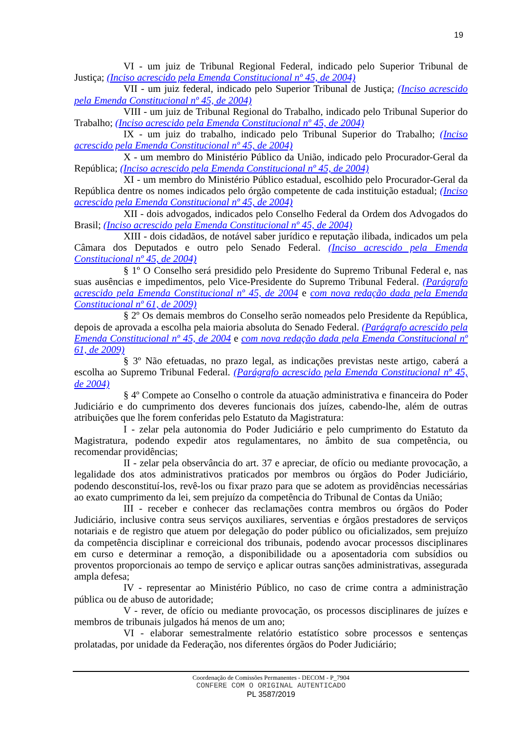19
VI - um juiz de Tribunal Regional Federal, indicado pelo Superior Tribunal de Justiça; (Inciso acrescido pela Emenda Constitucional nº 45, de 2004)
VII - um juiz federal, indicado pelo Superior Tribunal de Justiça; (Inciso acrescido pela Emenda Constitucional nº 45, de 2004)
VIII - um juiz de Tribunal Regional do Trabalho, indicado pelo Tribunal Superior do Trabalho; (Inciso acrescido pela Emenda Constitucional nº 45, de 2004)
IX - um juiz do trabalho, indicado pelo Tribunal Superior do Trabalho; (Inciso acrescido pela Emenda Constitucional nº 45, de 2004)
X - um membro do Ministério Público da União, indicado pelo Procurador-Geral da República; (Inciso acrescido pela Emenda Constitucional nº 45, de 2004)
XI - um membro do Ministério Público estadual, escolhido pelo Procurador-Geral da República dentre os nomes indicados pelo órgão competente de cada instituição estadual; (Inciso acrescido pela Emenda Constitucional nº 45, de 2004)
XII - dois advogados, indicados pelo Conselho Federal da Ordem dos Advogados do Brasil; (Inciso acrescido pela Emenda Constitucional nº 45, de 2004)
XIII - dois cidadãos, de notável saber jurídico e reputação ilibada, indicados um pela Câmara dos Deputados e outro pelo Senado Federal. (Inciso acrescido pela Emenda Constitucional nº 45, de 2004)
§ 1º O Conselho será presidido pelo Presidente do Supremo Tribunal Federal e, nas suas ausências e impedimentos, pelo Vice-Presidente do Supremo Tribunal Federal. (Parágrafo acrescido pela Emenda Constitucional nº 45, de 2004 e com nova redação dada pela Emenda Constitucional nº 61, de 2009)
§ 2º Os demais membros do Conselho serão nomeados pelo Presidente da República, depois de aprovada a escolha pela maioria absoluta do Senado Federal. (Parágrafo acrescido pela Emenda Constitucional nº 45, de 2004 e com nova redação dada pela Emenda Constitucional nº 61, de 2009)
§ 3º Não efetuadas, no prazo legal, as indicações previstas neste artigo, caberá a escolha ao Supremo Tribunal Federal. (Parágrafo acrescido pela Emenda Constitucional nº 45, de 2004)
§ 4º Compete ao Conselho o controle da atuação administrativa e financeira do Poder Judiciário e do cumprimento dos deveres funcionais dos juízes, cabendo-lhe, além de outras atribuições que lhe forem conferidas pelo Estatuto da Magistratura:
I - zelar pela autonomia do Poder Judiciário e pelo cumprimento do Estatuto da Magistratura, podendo expedir atos regulamentares, no âmbito de sua competência, ou recomendar providências;
II - zelar pela observância do art. 37 e apreciar, de ofício ou mediante provocação, a legalidade dos atos administrativos praticados por membros ou órgãos do Poder Judiciário, podendo desconstituí-los, revê-los ou fixar prazo para que se adotem as providências necessárias ao exato cumprimento da lei, sem prejuízo da competência do Tribunal de Contas da União;
III - receber e conhecer das reclamações contra membros ou órgãos do Poder Judiciário, inclusive contra seus serviços auxiliares, serventias e órgãos prestadores de serviços notariais e de registro que atuem por delegação do poder público ou oficializados, sem prejuízo da competência disciplinar e correicional dos tribunais, podendo avocar processos disciplinares em curso e determinar a remoção, a disponibilidade ou a aposentadoria com subsídios ou proventos proporcionais ao tempo de serviço e aplicar outras sanções administrativas, assegurada ampla defesa;
IV - representar ao Ministério Público, no caso de crime contra a administração pública ou de abuso de autoridade;
V - rever, de ofício ou mediante provocação, os processos disciplinares de juízes e membros de tribunais julgados há menos de um ano;
VI - elaborar semestralmente relatório estatístico sobre processos e sentenças prolatadas, por unidade da Federação, nos diferentes órgãos do Poder Judiciário;
Coordenação de Comissões Permanentes - DECOM - P_7904
CONFERE COM O ORIGINAL AUTENTICADO
PL 3587/2019